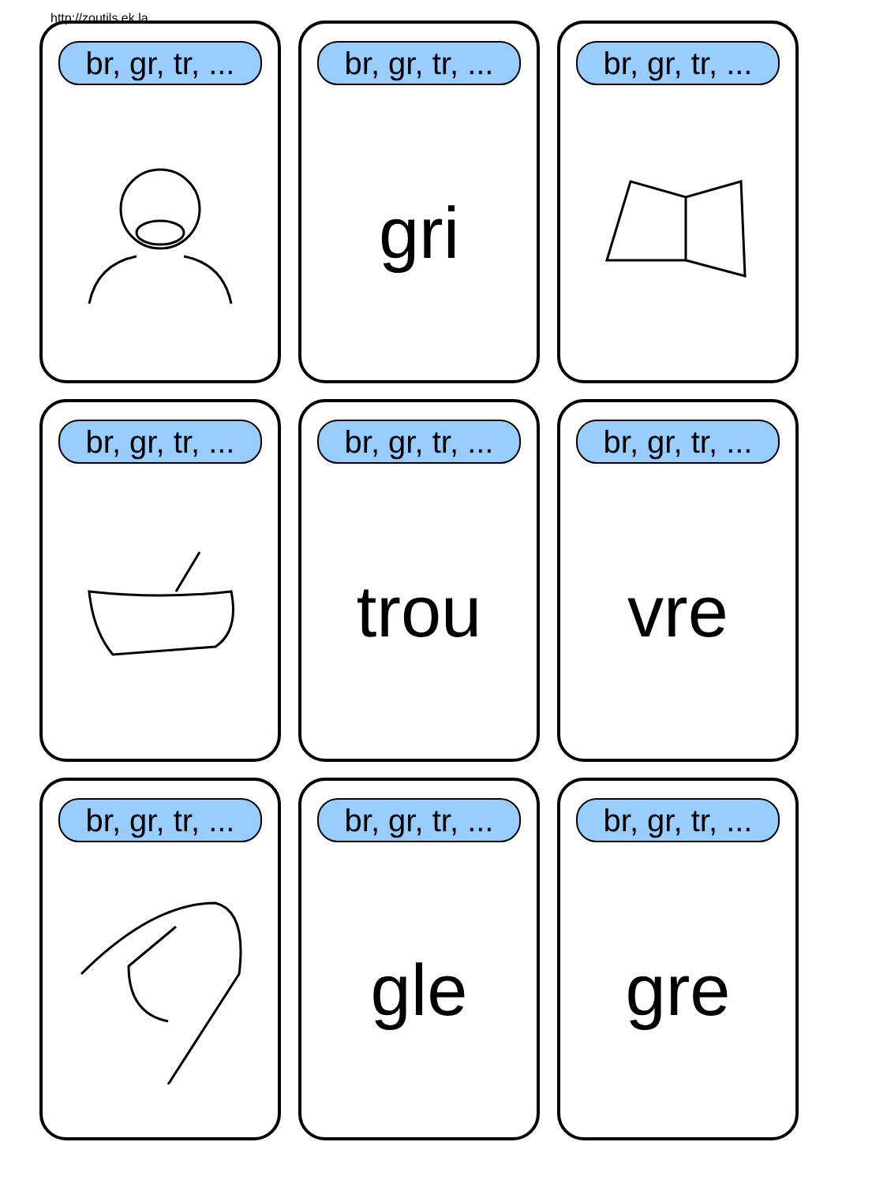http://zoutils.ek.la
br, gr, tr, ...
br, gr, tr, ...
gri
br, gr, tr, ...
br, gr, tr, ...
br, gr, tr, ...
trou
br, gr, tr, ...
vre
br, gr, tr, ...
br, gr, tr, ...
gle
br, gr, tr, ...
gre